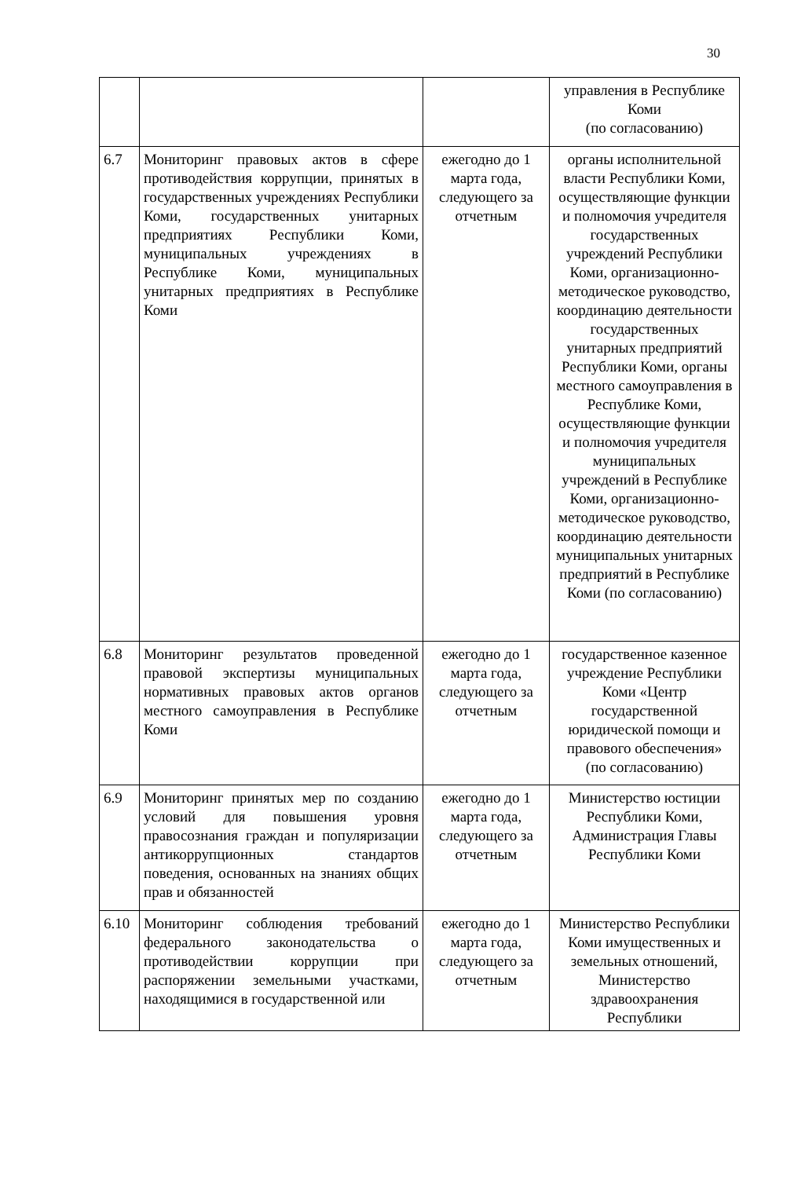30
| | | | управления в Республике Коми (по согласованию) |
| 6.7 | Мониторинг правовых актов в сфере противодействия коррупции, принятых в государственных учреждениях Республики Коми, государственных унитарных предприятиях Республики Коми, муниципальных учреждениях в Республике Коми, муниципальных унитарных предприятиях в Республике Коми | ежегодно до 1 марта года, следующего за отчетным | органы исполнительной власти Республики Коми, осуществляющие функции и полномочия учредителя государственных учреждений Республики Коми, организационно-методическое руководство, координацию деятельности государственных унитарных предприятий Республики Коми, органы местного самоуправления в Республике Коми, осуществляющие функции и полномочия учредителя муниципальных учреждений в Республике Коми, организационно-методическое руководство, координацию деятельности муниципальных унитарных предприятий в Республике Коми (по согласованию) |
| 6.8 | Мониторинг результатов проведенной правовой экспертизы муниципальных нормативных правовых актов органов местного самоуправления в Республике Коми | ежегодно до 1 марта года, следующего за отчетным | государственное казенное учреждение Республики Коми «Центр государственной юридической помощи и правового обеспечения» (по согласованию) |
| 6.9 | Мониторинг принятых мер по созданию условий для повышения уровня правосознания граждан и популяризации антикоррупционных стандартов поведения, основанных на знаниях общих прав и обязанностей | ежегодно до 1 марта года, следующего за отчетным | Министерство юстиции Республики Коми, Администрация Главы Республики Коми |
| 6.10 | Мониторинг соблюдения требований федерального законодательства о противодействии коррупции при распоряжении земельными участками, находящимися в государственной или | ежегодно до 1 марта года, следующего за отчетным | Министерство Республики Коми имущественных и земельных отношений, Министерство здравоохранения Республики |